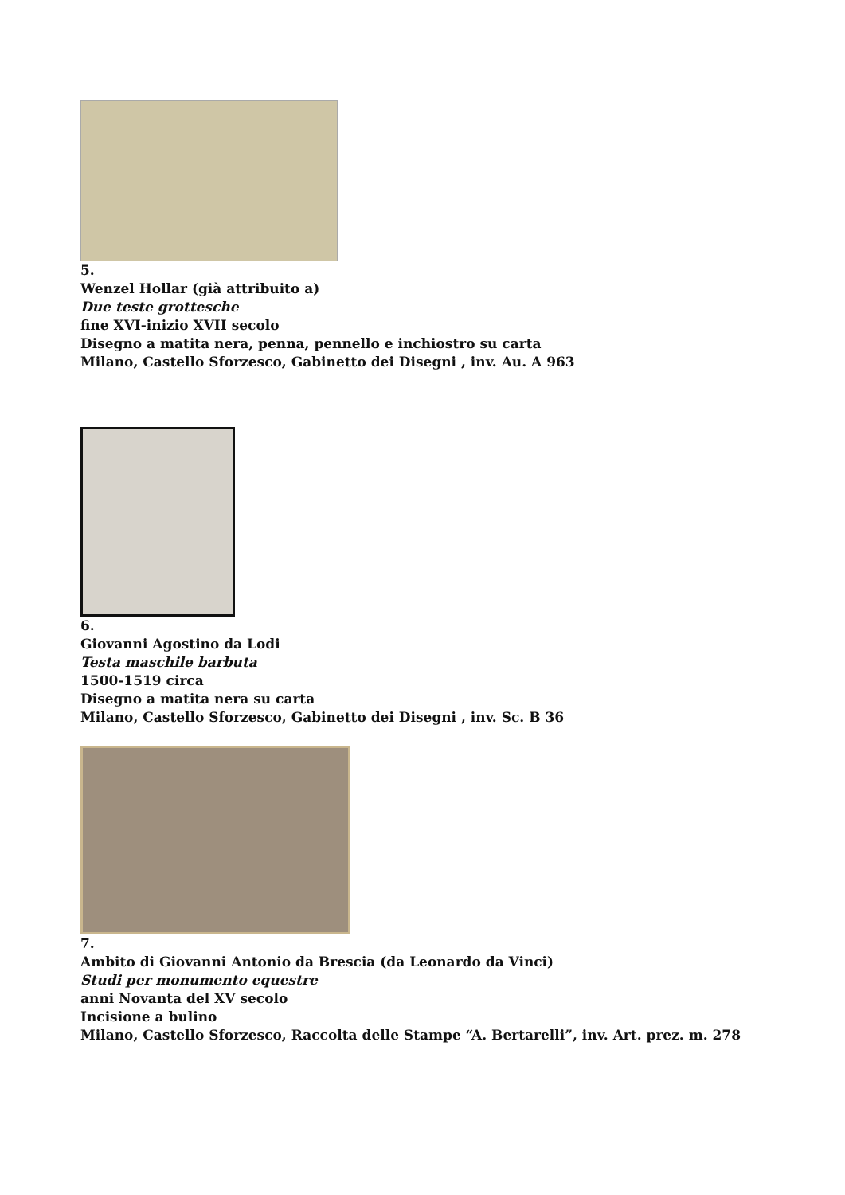5.
Wenzel Hollar (già attribuito a)
Due teste grottesche
fine XVI-inizio XVII secolo
Disegno a matita nera, penna, pennello e inchiostro su carta
Milano, Castello Sforzesco, Gabinetto dei Disegni , inv. Au. A 963
6.
Giovanni Agostino da Lodi
Testa maschile barbuta
1500-1519 circa
Disegno a matita nera su carta
Milano, Castello Sforzesco, Gabinetto dei Disegni , inv. Sc. B 36
7.
Ambito di Giovanni Antonio da Brescia (da Leonardo da Vinci)
Studi per monumento equestre
anni Novanta del XV secolo
Incisione a bulino
Milano, Castello Sforzesco, Raccolta delle Stampe “A. Bertarelli”, inv. Art. prez. m. 278